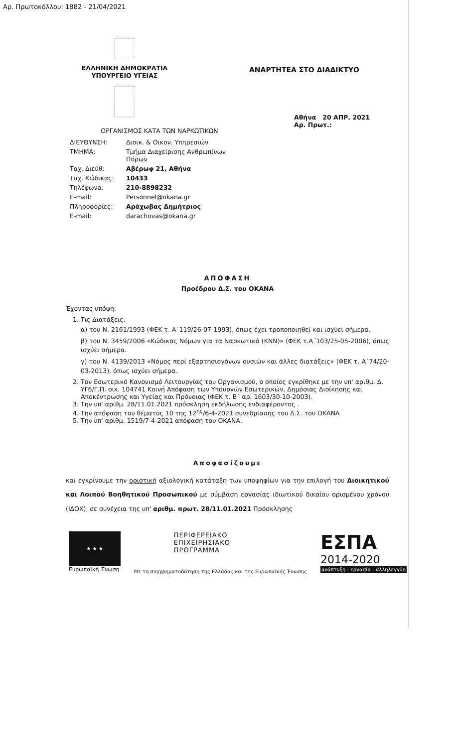Αρ. Πρωτοκόλλου: 1882 - 21/04/2021
ΕΛΛΗΝΙΚΗ ΔΗΜΟΚΡΑΤΙΑ
ΥΠΟΥΡΓΕΙΟ ΥΓΕΙΑΣ
ΟΡΓΑΝΙΣΜΟΣ ΚΑΤΑ ΤΩΝ ΝΑΡΚΩΤΙΚΩΝ
ΑΝΑΡΤΗΤΕΑ ΣΤΟ ΔΙΑΔΙΚΤΥΟ
Αθήνα 20 ΑΠΡ. 2021
Αρ. Πρωτ.:
ΔΙΕΥΘΥΝΣΗ: Διοικ. & Οικον. Υπηρεσιών
ΤΜΗΜΑ: Τμήμα Διαχείρισης Ανθρωπίνων
Πόρων
Ταχ. Διεύθ: Αβέρωφ 21, Αθήνα
Ταχ. Κώδικας: 10433
Τηλέφωνο: 210-8898232
E-mail: Personnel@okana.gr
Πληροφορίες: Αράχωβας Δημήτριος
E-mail: darachovas@okana.gr
ΑΠΟΦΑΣΗ
Προέδρου Δ.Σ. του ΟΚΑΝΑ
Έχοντας υπόψη:
1. Τις Διατάξεις:
α) του Ν. 2161/1993 (ΦΕΚ τ. Α΄119/26-07-1993), όπως έχει τροποποιηθεί και ισχύει σήμερα.
β) του Ν. 3459/2006 «Κώδικας Νόμων για τα Ναρκωτικά (ΚΝΝ)» (ΦΕΚ τ.Α΄103/25-05-2006), όπως ισχύει σήμερα.
γ) του Ν. 4139/2013 «Νόμος περί εξαρτησιογόνων ουσιών και άλλες διατάξεις» (ΦΕΚ τ. Α΄74/20-03-2013), όπως ισχύει σήμερα.
2. Τον Εσωτερικό Κανονισμό Λειτουργίας του Οργανισμού, ο οποίος εγκρίθηκε με την υπ' αριθμ. Δ. ΥΓ6/Γ.Π. οικ. 104741 Κοινή Απόφαση των Υπουργών Εσωτερικών, Δημόσιας Διοίκησης και Αποκέντρωσης και Υγείας και Πρόνοιας (ΦΕΚ τ. Β΄ αρ. 1603/30-10-2003).
3. Την υπ' αριθμ. 28/11.01.2021 πρόσκληση εκδήλωσης ενδιαφέροντος .
4. Την απόφαση του θέματος 10 της 12<sup>ης</sup>/6-4-2021 συνεδρίασης του Δ.Σ. του ΟΚΑΝΑ
5. Την υπ' αριθμ. 1519/7-4-2021 απόφαση του ΟΚΑΝΑ.
Αποφασίζουμε
και εγκρίνουμε την οριστική αξιολογική κατάταξη των υποψηφίων για την επιλογή του Διοικητικού και Λοιπού Βοηθητικού Προσωπικού με σύμβαση εργασίας ιδιωτικού δικαίου ορισμένου χρόνου (ΙΔΟΧ), σε συνέχεια της υπ' αριθμ. πρωτ. 28/11.01.2021 Πρόσκλησης
★ ★ ★
Ευρωπαϊκή Ένωση
ΠΕΡΙΦΕΡΕΙΑΚΟ
ΕΠΙΧΕΙΡΗΣΙΑΚΟ
ΠΡΟΓΡΑΜΜΑ
Με τη συγχρηματοδότηση της Ελλάδας και της Ευρωπαϊκής Ένωσης
ΕΣΠΑ
2014-2020
ανάπτυξη - εργασία - αλληλεγγύη